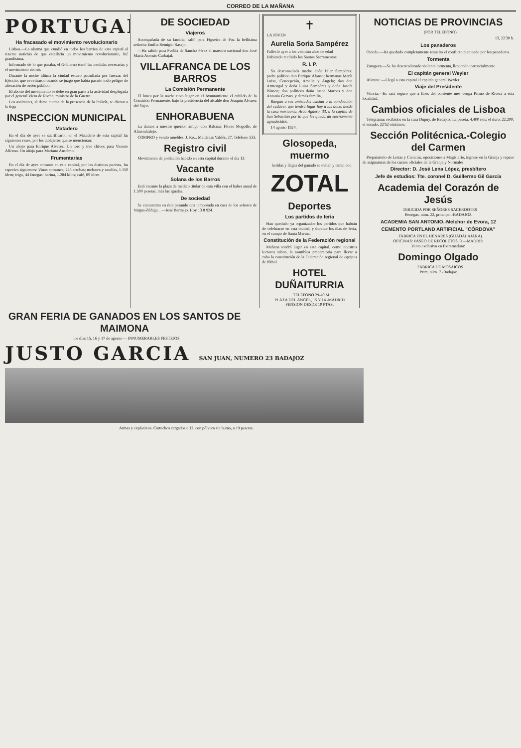CORREO DE LA MAÑANA
PORTUGAL
Ha fracasado el movimiento revolucionario
Lisboa.—La alarma que cundió en todos los barrios de esta capital al tenerse noticias de que estallaría un movimiento revolucionario, fué grandísima.
Informado de lo que pasaba, el Gobierno tomó las medidas necesarias y el movimiento abortó.
Durante la noche última la ciudad estuvo patrullada por fuerzas del Ejército, que se retiraron cuando se juzgó que había pasado todo peligro de alteración de orden público.
El aborto del movimiento se debe en gran parte a la actividad desplegada por el general Viera de Rocha, ministro de la Guerra...
Los asaltantes, al darse cuenta de la presencia de la Policía, se dieron a la fuga.
INSPECCION MUNICIPAL
Matadero
En el día de ayer se sacrificaron en el Matadero de esta capital las siguientes reses, por los tablajeros que se mencionan:
Un añojo para Enrique Alvarez. Un toro y tres chivos para Vicente Alfonso. Un añojo para Mariano Anselmo.
Frumentarias
En el día de ayer entraron en esta capital, por las distintas puertas, las especies siguientes: Vinos comunes, 245 arrobas; melones y sandías, 1.150 ídem; trigo, 44 fanegas; harina, 1.284 kilos; café, 89 ídem.
DE SOCIEDAD
Viajeros
Acompañada de su familia, salió para Figueira de Foz la bellísima señorita Emilia Remigio Rasajo.
—Ha salido para Puebla de Sancho Pérez el maestro nacional don José María Asensio Carbajal.
VILLAFRANCA DE LOS BARROS
La Comisión Permanente
El lunes por la noche tuvo lugar en el Ayuntamiento el cabildo de la Comisión Permanente, bajo la presidencia del alcalde don Joaquín Alvarez del Vayo.
ENHORABUENA
La damos a nuestro querido amigo don Baltasar Flores Mogollo, de Almendralejo.
COMPRO y vendo muebles. J. Ro... Maldadas Valdés, 27. Teléfono 533.
Registro civil
Movimiento de población habido en esta capital durante el día 13:
Vacante
Solana de los Barros
Está vacante la plaza de médico titular de esta villa con el haber anual de 1.500 pesetas, más las igualas.
De sociedad
Se encuentran en ésta pasando una temporada en casa de los señores de Vargas-Zúñiga... —José Bermejo. Hoy 13 8 924.
✝
LA JOVEN
Aurelia Soria Sampérez
Falleció ayer a los veintiún años de edad
Habiendo recibido los Santos Sacramentos
R. I. P.
Su desconsolada madre doña Pilar Sampérez; padre político don Enrique Alonso; hermanas María Luisa, Concepción, Amelia y Angela; tíos don Armengol y doña Luisa Sampérez y doña Josefa Blanco; tíos políticos doña Juana Marcos y don Antonio Gervas, y demás familia,
Ruegan a sus amistades asistan a la conducción del cadáver, que tendrá lugar hoy a las doce, desde la casa mortuoria, Arco Agüero, 33, a la capilla de San Sebastián por lo que les quedarán eternamente agradecidos.
14 agosto 1924.
Glosopeda, muermo
heridas y llagas del ganado se evitan y curan con
ZOTAL
Deportes
Los partidos de feria
Han quedado ya organizados los partidos que habrán de celebrarse en esta ciudad, y durante los días de feria, en el campo de Santa Marina.
Constitución de la Federación regional
Mañana tendrá lugar en esta capital, como nuestros lectores saben, la asamblea preparatoria para llevar a cabo la constitución de la Federación regional de equipos de fútbol.
HOTEL DUÑAITURRIA
TELÉFONO 29-49 M.
PLAZA DEL ANGEL, 15 Y 14.-MADRID
PENSION DESDE 10 PTAS.
NOTICIAS DE PROVINCIAS
(POR TELEFONO)
13, 22'30 h.
Los panaderos
Oviedo.—Ha quedado completamente resuelto el conflicto planteado por los panaderos.
Tormenta
Zaragoza.—Se ha desencadenado violenta tormenta, lloviendo torrencialmente.
El capitán general Weyler
Alicante.—Llegó a esta capital el capitán general Weyler.
Viaje del Presidente
Vitoria.—Es casi seguro que a fines del corriente mes venga Primo de Rivera a esta localidad.
Cambios oficiales de Lisboa
Telegramas recibidos en la casa Dupuy, de Badajoz. La peseta, 4.400 reis; el duro, 22.200; el escudo, 22'52 céntimos.
Sección Politécnica.-Colegio del Carmen
Preparatorio de Letras y Ciencias, oposiciones a Magisterio, ingreso en la Granja y repaso de asignaturas de los cursos oficiales de la Granja y Normales.
Director: D. José Lena López, presbítero
Jefe de estudios: Tte. coronel D. Guillermo Gil García
Academia del Corazón de Jesús
DIRIGIDA POR SEÑORES SACERDOTES
Benegas, núm. 22, principal.-BADAJOZ
ACADEMIA SAN ANTONIO.-Melchor de Evora, 12
CEMENTO PORTLAND ARTIFICIAL "CÓRDOVA"
FABRICA EN EL HENARES (GUADALAJARA)
OFICINAS: PASEO DE RECOLETOS, 9.—MADRID
Venta exclusiva en Extremadura:
Domingo Olgado
FABRICA DE MOSAICOS
Prim, núm. 7.-Badajoz
GRAN FERIA DE GANADOS EN LOS SANTOS DE MAIMONA
los días 15, 16 y 17 de agosto — INNUMERABLES FESTEJOS
JUSTO GARCIA SAN JUAN, NUMERO 23 BADAJOZ
Armas y explosivos. Cartuchos cargados c 12, con pólvora sin humo, a 19 pesetas.